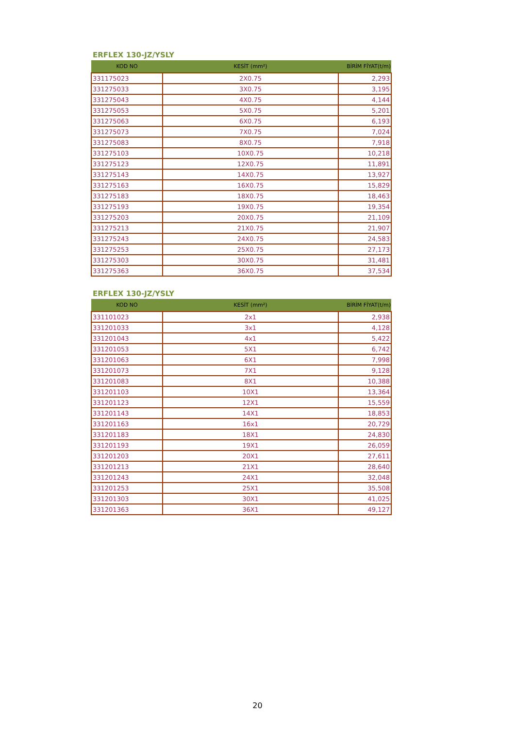ERFLEX 130-JZ/YSLY
| KOD NO | KESİT (mm²) | BİRİM FİYAT(t/m) |
| --- | --- | --- |
| 331175023 | 2X0.75 | 2,293 |
| 331275033 | 3X0.75 | 3,195 |
| 331275043 | 4X0.75 | 4,144 |
| 331275053 | 5X0.75 | 5,201 |
| 331275063 | 6X0.75 | 6,193 |
| 331275073 | 7X0.75 | 7,024 |
| 331275083 | 8X0.75 | 7,918 |
| 331275103 | 10X0.75 | 10,218 |
| 331275123 | 12X0.75 | 11,891 |
| 331275143 | 14X0.75 | 13,927 |
| 331275163 | 16X0.75 | 15,829 |
| 331275183 | 18X0.75 | 18,463 |
| 331275193 | 19X0.75 | 19,354 |
| 331275203 | 20X0.75 | 21,109 |
| 331275213 | 21X0.75 | 21,907 |
| 331275243 | 24X0.75 | 24,583 |
| 331275253 | 25X0.75 | 27,173 |
| 331275303 | 30X0.75 | 31,481 |
| 331275363 | 36X0.75 | 37,534 |
ERFLEX 130-JZ/YSLY
| KOD NO | KESİT (mm²) | BİRİM FİYAT(t/m) |
| --- | --- | --- |
| 331101023 | 2x1 | 2,938 |
| 331201033 | 3x1 | 4,128 |
| 331201043 | 4x1 | 5,422 |
| 331201053 | 5X1 | 6,742 |
| 331201063 | 6X1 | 7,998 |
| 331201073 | 7X1 | 9,128 |
| 331201083 | 8X1 | 10,388 |
| 331201103 | 10X1 | 13,364 |
| 331201123 | 12X1 | 15,559 |
| 331201143 | 14X1 | 18,853 |
| 331201163 | 16x1 | 20,729 |
| 331201183 | 18X1 | 24,830 |
| 331201193 | 19X1 | 26,059 |
| 331201203 | 20X1 | 27,611 |
| 331201213 | 21X1 | 28,640 |
| 331201243 | 24X1 | 32,048 |
| 331201253 | 25X1 | 35,508 |
| 331201303 | 30X1 | 41,025 |
| 331201363 | 36X1 | 49,127 |
20